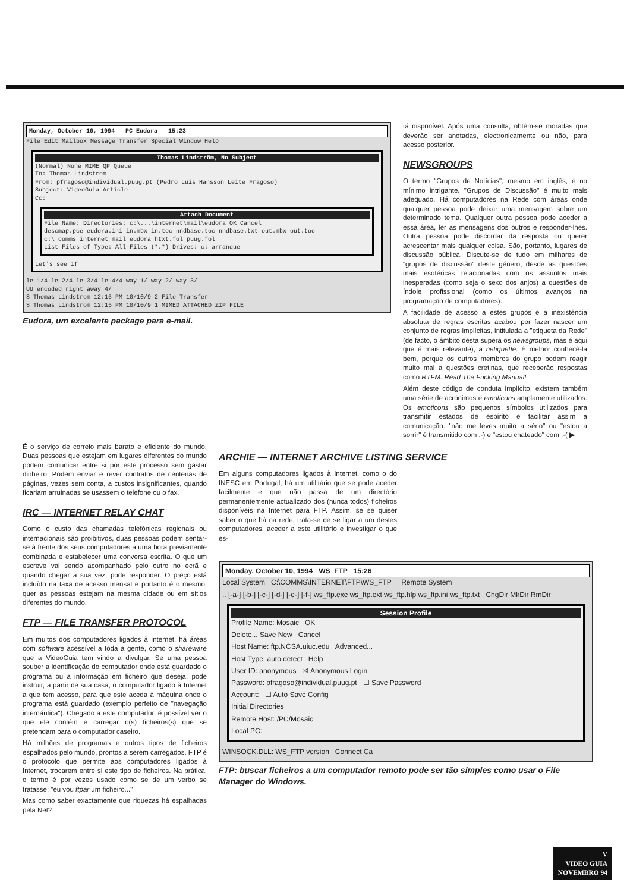Monday, October 10, 1994 PC Eudora 15:23
File Edit Mailbox Message Transfer Special Window Help
Thomas Lindström, No Subject
(Normal) None MIME QP Queue
To: Thomas Lindstrom
From: pfragoso@individual.puug.pt (Pedro Luis Hansson Leite Fragoso)
Subject: VideoGuia Article
Cc:
Attach Document
File Name: Directories: c:\...\internet\mail\eudora OK Cancel
descmap.pce eudora.ini in.mbx in.toc nndbase.toc nndbase.txt out.mbx out.toc
c:\ comms internet mail eudora htxt.fol puug.fol
List Files of Type: All Files (*.*) Drives: c: arranque
Let's see if
le 1/4 le 2/4 le 3/4 le 4/4 way 1/ way 2/ way 3/
UU encoded right away 4/
S Thomas Lindstrom 12:15 PM 10/10/9 2 File Transfer
S Thomas Lindstrom 12:15 PM 10/10/9 1 MIMED ATTACHED ZIP FILE
Eudora, um excelente package para e-mail.
tá disponível. Após uma consulta, obtêm-se moradas que deverão ser anotadas, electronicamente ou não, para acesso posterior.
NEWSGROUPS
O termo "Grupos de Notícias", mesmo em inglês, é no mínimo intrigante. "Grupos de Discussão" é muito mais adequado. Há computadores na Rede com áreas onde qualquer pessoa pode deixar uma mensagem sobre um determinado tema. Qualquer outra pessoa pode aceder a essa área, ler as mensagens dos outros e responder-lhes. Outra pessoa pode discordar da resposta ou querer acrescentar mais qualquer coisa. São, portanto, lugares de discussão pública. Discute-se de tudo em milhares de "grupos de discussão" deste género, desde as questões mais esotéricas relacionadas com os assuntos mais inesperadas (como seja o sexo dos anjos) a questões de índole profissional (como os últimos avanços na programação de computadores).
A facilidade de acesso a estes grupos e a inexistência absoluta de regras escritas acabou por fazer nascer um conjunto de regras implícitas, intitulada a "etiqueta da Rede" (de facto, o âmbito desta supera os newsgroups, mas é aqui que é mais relevante), a netiquette. É melhor conhecê-la bem, porque os outros membros do grupo podem reagir muito mal a questões cretinas, que receberão respostas como RTFM: Read The Fucking Manual!
Além deste código de conduta implícito, existem também uma série de acrónimos e emoticons amplamente utilizados. Os emoticons são pequenos símbolos utilizados para transmitir estados de espírito e facilitar assim a comunicação: "não me leves muito a sério" ou "estou a sorrir" é transmitido com :-) e "estou chateado" com :-( ▶
É o serviço de correio mais barato e eficiente do mundo. Duas pessoas que estejam em lugares diferentes do mundo podem comunicar entre si por este processo sem gastar dinheiro. Podem enviar e rever contratos de centenas de páginas, vezes sem conta, a custos insignificantes, quando ficariam arruinadas se usassem o telefone ou o fax.
IRC — INTERNET RELAY CHAT
Como o custo das chamadas telefónicas regionais ou internacionais são proibitivos, duas pessoas podem sentar-se à frente dos seus computadores a uma hora previamente combinada e estabelecer uma conversa escrita. O que um escreve vai sendo acompanhado pelo outro no ecrã e quando chegar a sua vez, pode responder. O preço está incluído na taxa de acesso mensal e portanto é o mesmo, quer as pessoas estejam na mesma cidade ou em sítios diferentes do mundo.
FTP — FILE TRANSFER PROTOCOL
Em muitos dos computadores ligados à Internet, há áreas com software acessível a toda a gente, como o shareware que a VideoGuia tem vindo a divulgar. Se uma pessoa souber a identificação do computador onde está guardado o programa ou a informação em ficheiro que deseja, pode instruir, a partir de sua casa, o computador ligado à Internet a que tem acesso, para que este aceda à máquina onde o programa está guardado (exemplo perfeito de "navegação internáutica"). Chegado a este computador, é possível ver o que ele contém e carregar o(s) ficheiros(s) que se pretendam para o computador caseiro.
Há milhões de programas e outros tipos de ficheiros espalhados pelo mundo, prontos a serem carregados. FTP é o protocolo que permite aos computadores ligados à Internet, trocarem entre si este tipo de ficheiros. Na prática, o termo é por vezes usado como se de um verbo se tratasse: "eu vou ftpar um ficheiro..."
Mas como saber exactamente que riquezas há espalhadas pela Net?
ARCHIE — INTERNET ARCHIVE LISTING SERVICE
Em alguns computadores ligados à Internet, como o do INESC em Portugal, há um utilitário que se pode aceder facilmente e que não passa de um directório permanentemente actualizado dos (nunca todos) ficheiros disponíveis na Internet para FTP. Assim, se se quiser saber o que há na rede, trata-se de se ligar a um destes computadores, aceder a este utilitário e investigar o que es-
Monday, October 10, 1994 WS_FTP 15:26
Local System C:\COMMS\INTERNET\FTP\WS_FTP Remote System
.. [-a-] [-b-] [-c-] [-d-] [-e-] [-f-] ws_ftp.exe ws_ftp.ext ws_ftp.hlp ws_ftp.ini ws_ftp.txt ChgDir MkDir RmDir
Session Profile
Profile Name: Mosaic OK
Delete... Save New Cancel
Host Name: ftp.NCSA.uiuc.edu Advanced...
Host Type: auto detect Help
User ID: anonymous ☒ Anonymous Login
Password: pfragoso@individual.puug.pt ☐ Save Password
Account: ☐ Auto Save Config
Initial Directories
Remote Host: /PC/Mosaic
Local PC:
WINSOCK.DLL: WS_FTP version Connect Ca
FTP: buscar ficheiros a um computador remoto pode ser tão simples como usar o File Manager do Windows.
V
VIDEO GUIA
NOVEMBRO 94